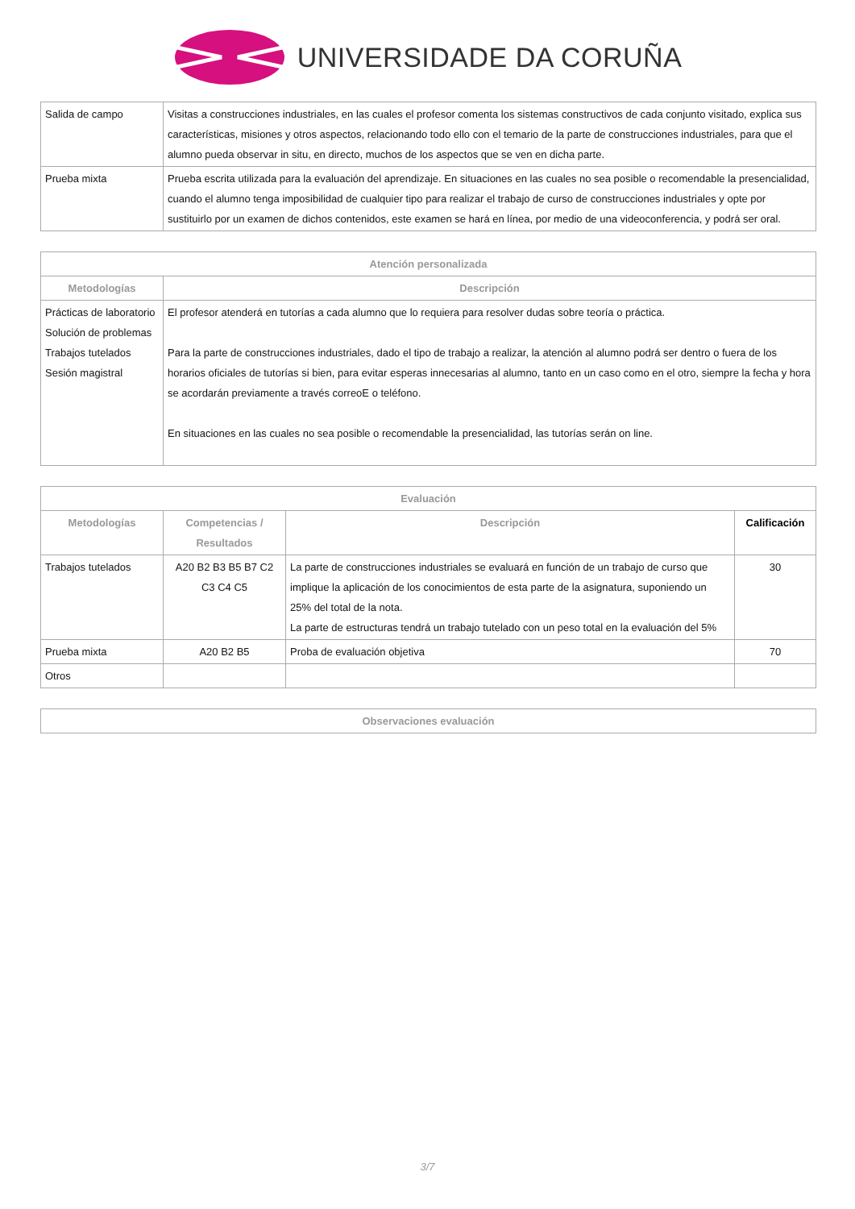UNIVERSIDADE DA CORUÑA
| Salida de campo | Visitas a construcciones industriales, en las cuales el profesor comenta los sistemas constructivos de cada conjunto visitado, explica sus características, misiones y otros aspectos, relacionando todo ello con el temario de la parte de construcciones industriales, para que el alumno pueda observar in situ, en directo, muchos de los aspectos que se ven en dicha parte. |
| Prueba mixta | Prueba escrita utilizada para la evaluación del aprendizaje. En situaciones en las cuales no sea posible o recomendable la presencialidad, cuando el alumno tenga imposibilidad de cualquier tipo para realizar el trabajo de curso de construcciones industriales y opte por sustituirlo por un examen de dichos contenidos, este examen se hará en línea, por medio de una videoconferencia, y podrá ser oral. |
| Atención personalizada | |
| --- | --- |
| Metodologías | Descripción |
| Prácticas de laboratorio Solución de problemas Trabajos tutelados Sesión magistral | El profesor atenderá en tutorías a cada alumno que lo requiera para resolver dudas sobre teoría o práctica. Para la parte de construcciones industriales, dado el tipo de trabajo a realizar, la atención al alumno podrá ser dentro o fuera de los horarios oficiales de tutorías si bien, para evitar esperas innecesarias al alumno, tanto en un caso como en el otro, siempre la fecha y hora se acordarán previamente a través correoE o teléfono. En situaciones en las cuales no sea posible o recomendable la presencialidad, las tutorías serán on line. |
| Evaluación | | | |
| --- | --- | --- | --- |
| Metodologías | Competencias / Resultados | Descripción | Calificación |
| Trabajos tutelados | A20 B2 B3 B5 B7 C2 C3 C4 C5 | La parte de construcciones industriales se evaluará en función de un trabajo de curso que implique la aplicación de los conocimientos de esta parte de la asignatura, suponiendo un 25% del total de la nota. La parte de estructuras tendrá un trabajo tutelado con un peso total en la evaluación del 5% | 30 |
| Prueba mixta | A20 B2 B5 | Proba de evaluación objetiva | 70 |
| Otros | | | |
| Observaciones evaluación |
| --- |
3/7